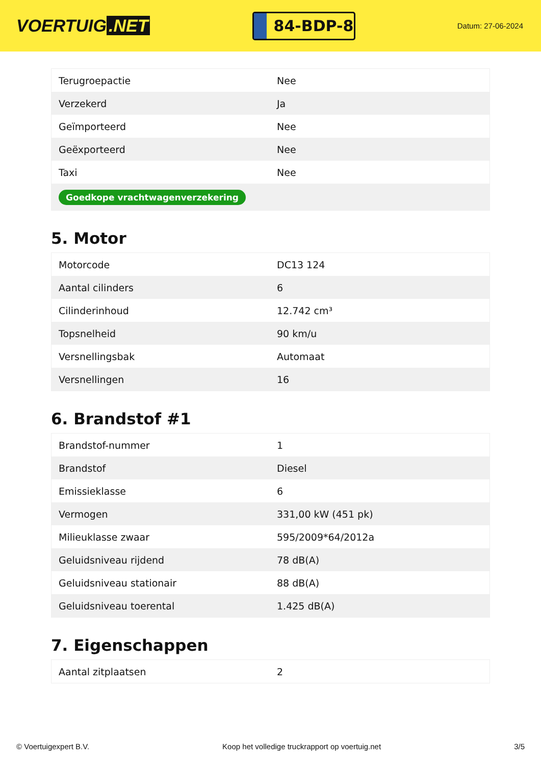VOERTUIG.NET
84-BDP-8
Datum: 27-06-2024
| Terugroepactie | Nee |
| Verzekerd | Ja |
| Geïmporteerd | Nee |
| Geëxporteerd | Nee |
| Taxi | Nee |
| Goedkope vrachtwagenverzekering | |
5. Motor
| Motorcode | DC13 124 |
| Aantal cilinders | 6 |
| Cilinderinhoud | 12.742 cm³ |
| Topsnelheid | 90 km/u |
| Versnellingsbak | Automaat |
| Versnellingen | 16 |
6. Brandstof #1
| Brandstof-nummer | 1 |
| Brandstof | Diesel |
| Emissieklasse | 6 |
| Vermogen | 331,00 kW (451 pk) |
| Milieuklasse zwaar | 595/2009*64/2012a |
| Geluidsniveau rijdend | 78 dB(A) |
| Geluidsniveau stationair | 88 dB(A) |
| Geluidsniveau toerental | 1.425 dB(A) |
7. Eigenschappen
| Aantal zitplaatsen | 2 |
© Voertuigexpert B.V. Koop het volledige truckrapport op voertuig.net 3/5